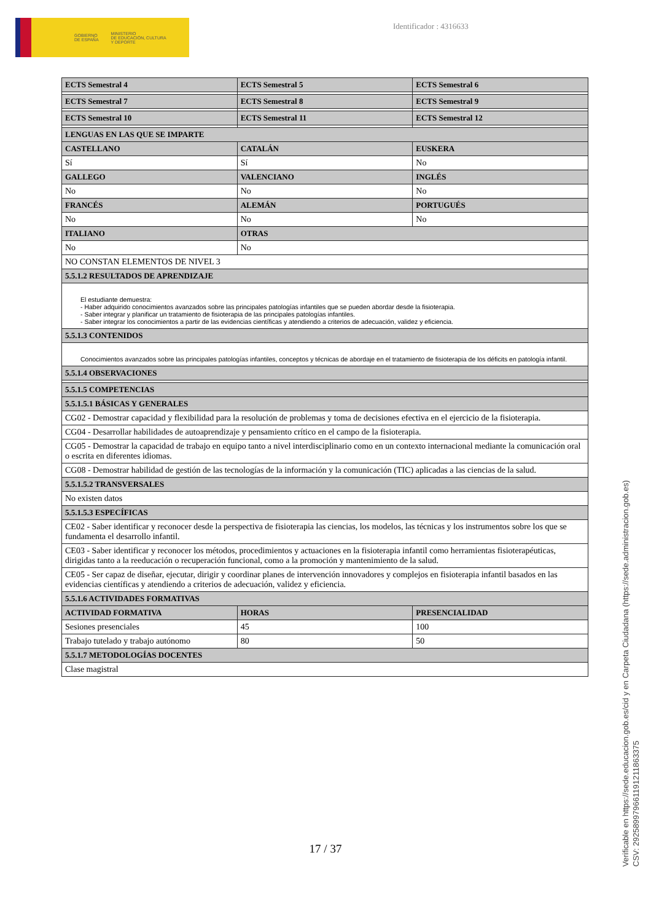GOBIERNO
DE ESPAÑA MINISTERIO
DE EDUCACIÓN, CULTURA
Y DEPORTE
Identificador : 4316633
| ECTS Semestral 4 | ECTS Semestral 5 | ECTS Semestral 6 |
| --- | --- | --- |
| ECTS Semestral 7 | ECTS Semestral 8 | ECTS Semestral 9 |
| ECTS Semestral 10 | ECTS Semestral 11 | ECTS Semestral 12 |
| LENGUAS EN LAS QUE SE IMPARTE | | |
| CASTELLANO | CATALÁN | EUSKERA |
| Sí | Sí | No |
| GALLEGO | VALENCIANO | INGLÉS |
| No | No | No |
| FRANCÉS | ALEMÁN | PORTUGUÉS |
| No | No | No |
| ITALIANO | OTRAS | |
| No | No | |
| NO CONSTAN ELEMENTOS DE NIVEL 3 | | |
| 5.5.1.2 RESULTADOS DE APRENDIZAJE | | |
| El estudiante demuestra: - Haber adquirido conocimientos avanzados sobre las principales patologías infantiles que se pueden abordar desde la fisioterapia. - Saber integrar y planificar un tratamiento de fisioterapia de las principales patologías infantiles. - Saber integrar los conocimientos a partir de las evidencias científicas y atendiendo a criterios de adecuación, validez y eficiencia. | | |
| 5.5.1.3 CONTENIDOS | | |
| Conocimientos avanzados sobre las principales patologías infantiles, conceptos y técnicas de abordaje en el tratamiento de fisioterapia de los déficits en patología infantil. | | |
| 5.5.1.4 OBSERVACIONES | | |
| 5.5.1.5 COMPETENCIAS | | |
| 5.5.1.5.1 BÁSICAS Y GENERALES | | |
| CG02 - Demostrar capacidad y flexibilidad para la resolución de problemas y toma de decisiones efectiva en el ejercicio de la fisioterapia. | | |
| CG04 - Desarrollar habilidades de autoaprendizaje y pensamiento crítico en el campo de la fisioterapia. | | |
| CG05 - Demostrar la capacidad de trabajo en equipo tanto a nivel interdisciplinario como en un contexto internacional mediante la comunicación oral o escrita en diferentes idiomas. | | |
| CG08 - Demostrar habilidad de gestión de las tecnologías de la información y la comunicación (TIC) aplicadas a las ciencias de la salud. | | |
| 5.5.1.5.2 TRANSVERSALES | | |
| No existen datos | | |
| 5.5.1.5.3 ESPECÍFICAS | | |
| CE02 - Saber identificar y reconocer desde la perspectiva de fisioterapia las ciencias, los modelos, las técnicas y los instrumentos sobre los que se fundamenta el desarrollo infantil. | | |
| CE03 - Saber identificar y reconocer los métodos, procedimientos y actuaciones en la fisioterapia infantil como herramientas fisioterapéuticas, dirigidas tanto a la reeducación o recuperación funcional, como a la promoción y mantenimiento de la salud. | | |
| CE05 - Ser capaz de diseñar, ejecutar, dirigir y coordinar planes de intervención innovadores y complejos en fisioterapia infantil basados en las evidencias científicas y atendiendo a criterios de adecuación, validez y eficiencia. | | |
| 5.5.1.6 ACTIVIDADES FORMATIVAS | | |
| ACTIVIDAD FORMATIVA | HORAS | PRESENCIALIDAD |
| Sesiones presenciales | 45 | 100 |
| Trabajo tutelado y trabajo autónomo | 80 | 50 |
| 5.5.1.7 METODOLOGÍAS DOCENTES | | |
| Clase magistral | | |
17 / 37
Verificable en https://sede.educacion.gob.es/cid y en Carpeta Ciudadana (https://sede.administracion.gob.es)
CSV: 292589979661191211863375